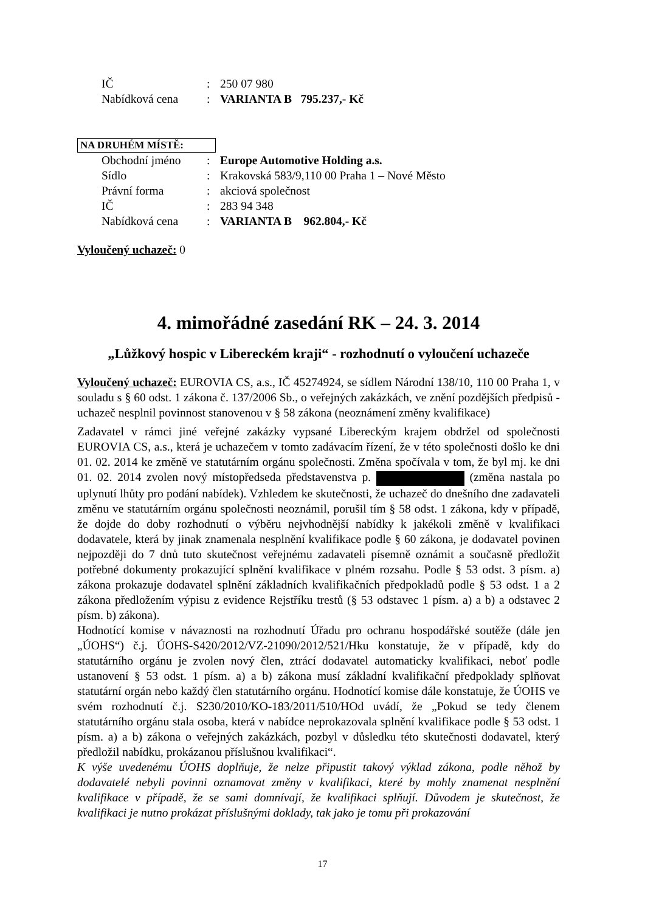| IČ | : | 250 07 980 |
| Nabídková cena | : | VARIANTA B 795.237,- Kč |
NA DRUHÉM MÍSTĚ:
| Obchodní jméno | : | Europe Automotive Holding a.s. |
| Sídlo | : | Krakovská 583/9,110 00 Praha 1 – Nové Město |
| Právní forma | : | akciová společnost |
| IČ | : | 283 94 348 |
| Nabídková cena | : | VARIANTA B 962.804,- Kč |
Vyloučený uchazeč: 0
4. mimořádné zasedání RK – 24. 3. 2014
„Lůžkový hospic v Libereckém kraji“ - rozhodnutí o vyloučení uchazeče
Vyloučený uchazeč: EUROVIA CS, a.s., IČ 45274924, se sídlem Národní 138/10, 110 00 Praha 1, v souladu s § 60 odst. 1 zákona č. 137/2006 Sb., o veřejných zakázkách, ve znění pozdějších předpisů - uchazeč nesplnil povinnost stanovenou v § 58 zákona (neoznámení změny kvalifikace)
Zadavatel v rámci jiné veřejné zakázky vypsané Libereckým krajem obdržel od společnosti EUROVIA CS, a.s., která je uchazečem v tomto zadávacím řízení, že v této společnosti došlo ke dni 01. 02. 2014 ke změně ve statutárním orgánu společnosti. Změna spočívala v tom, že byl mj. ke dni 01. 02. 2014 zvolen nový místopředseda představenstva p. (změna nastala po uplynutí lhůty pro podání nabídek). Vzhledem ke skutečnosti, že uchazeč do dnešního dne zadavateli změnu ve statutárním orgánu společnosti neoznámil, porušil tím § 58 odst. 1 zákona, kdy v případě, že dojde do doby rozhodnutí o výběru nejvhodnější nabídky k jakékoli změně v kvalifikaci dodavatele, která by jinak znamenala nesplnění kvalifikace podle § 60 zákona, je dodavatel povinen nejpozději do 7 dnů tuto skutečnost veřejnému zadavateli písemně oznámit a současně předložit potřebné dokumenty prokazující splnění kvalifikace v plném rozsahu. Podle § 53 odst. 3 písm. a) zákona prokazuje dodavatel splnění základních kvalifikačních předpokladů podle § 53 odst. 1 a 2 zákona předložením výpisu z evidence Rejstříku trestů (§ 53 odstavec 1 písm. a) a b) a odstavec 2 písm. b) zákona).
Hodnotící komise v návaznosti na rozhodnutí Úřadu pro ochranu hospodářské soutěže (dále jen „ÚOHS“) č.j. ÚOHS-S420/2012/VZ-21090/2012/521/Hku konstatuje, že v případě, kdy do statutárního orgánu je zvolen nový člen, ztrácí dodavatel automaticky kvalifikaci, neboť podle ustanovení § 53 odst. 1 písm. a) a b) zákona musí základní kvalifikační předpoklady splňovat statutární orgán nebo každý člen statutárního orgánu. Hodnotící komise dále konstatuje, že ÚOHS ve svém rozhodnutí č.j. S230/2010/KO-183/2011/510/HOd uvádí, že „Pokud se tedy členem statutárního orgánu stala osoba, která v nabídce neprokazovala splnění kvalifikace podle § 53 odst. 1 písm. a) a b) zákona o veřejných zakázkách, pozbyl v důsledku této skutečnosti dodavatel, který předložil nabídku, prokázanou příslušnou kvalifikaci“.
K výše uvedenému ÚOHS doplňuje, že nelze připustit takový výklad zákona, podle něhož by dodavatelé nebyli povinni oznamovat změny v kvalifikaci, které by mohly znamenat nesplnění kvalifikace v případě, že se sami domnívají, že kvalifikaci splňují. Důvodem je skutečnost, že kvalifikaci je nutno prokázat příslušnými doklady, tak jako je tomu při prokazování
17